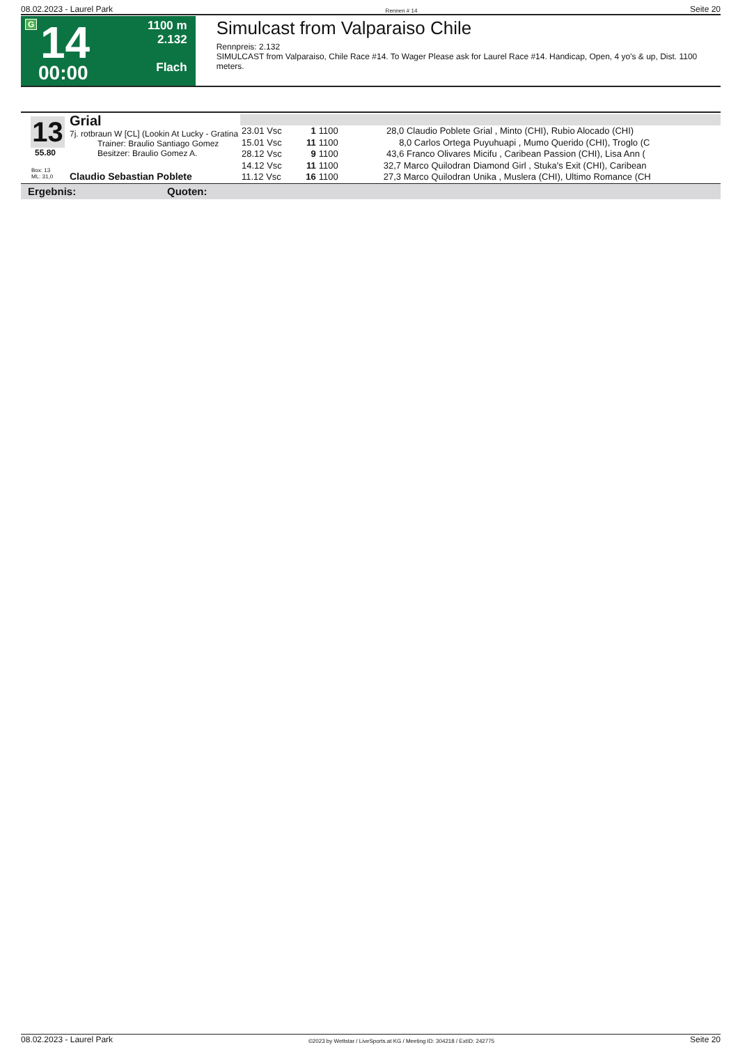08.02.2023 - Laurel Park Rennen # 14 Seite 20
G 14
00:00
1100 m
2.132
Flach
Simulcast from Valparaiso Chile
Rennpreis: 2.132
SIMULCAST from Valparaiso, Chile Race #14. To Wager Please ask for Laurel Race #14. Handicap, Open, 4 yo's & up, Dist. 1100 meters.
13
55.80
Box: 13
ML: 31,0
Grial
7j. rotbraun W [CL] (Lookin At Lucky - Gratina
Trainer: Braulio Santiago Gomez
Besitzer: Braulio Gomez A.
Claudio Sebastian Poblete
| 23.01 Vsc | 1 | 1100 | 28,0 Claudio Poblete | Grial , Minto (CHI), Rubio Alocado (CHI) |
| 15.01 Vsc | 11 | 1100 | 8,0 Carlos Ortega | Puyuhuapi , Mumo Querido (CHI), Troglo (C |
| 28.12 Vsc | 9 | 1100 | 43,6 Franco Olivares | Micifu , Caribean Passion (CHI), Lisa Ann ( |
| 14.12 Vsc | 11 | 1100 | 32,7 Marco Quilodran | Diamond Girl , Stuka's Exit (CHI), Caribean |
| 11.12 Vsc | 16 | 1100 | 27,3 Marco Quilodran | Unika , Muslera (CHI), Ultimo Romance (CH |
Ergebnis: Quoten:
08.02.2023 - Laurel Park ©2023 by Wettstar / LiveSports.at KG / Meeting ID: 304218 / ExtID: 242775 Seite 20